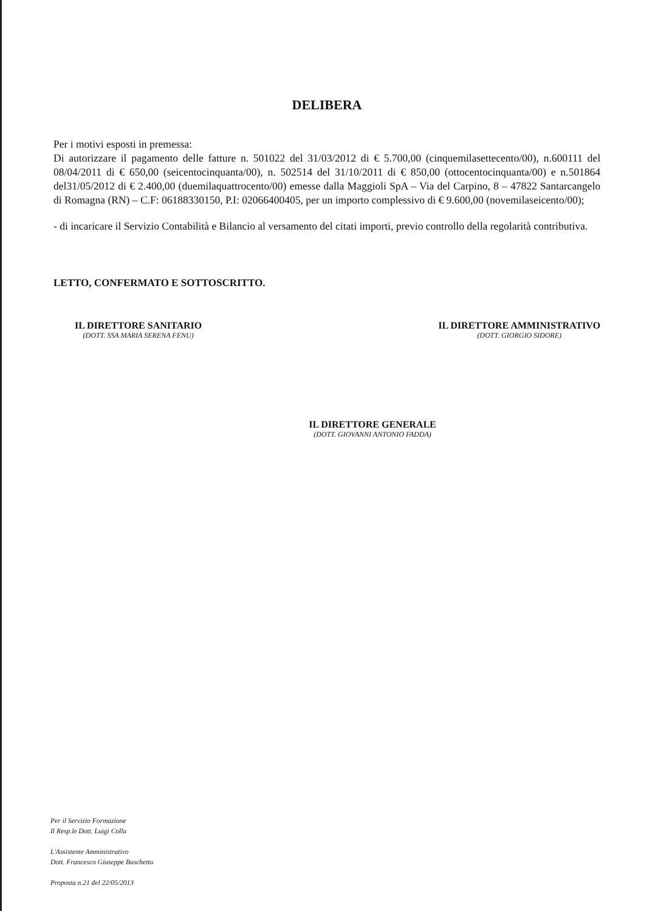DELIBERA
Per i motivi esposti in premessa:
Di autorizzare il pagamento delle fatture n. 501022 del 31/03/2012 di € 5.700,00 (cinquemilasettecento/00), n.600111 del 08/04/2011 di € 650,00 (seicentocinquanta/00), n. 502514 del 31/10/2011 di € 850,00 (ottocentocinquanta/00) e n.501864 del31/05/2012 di € 2.400,00 (duemilaquattrocento/00) emesse dalla Maggioli SpA – Via del Carpino, 8 – 47822 Santarcangelo di Romagna (RN) – C.F: 06188330150, P.I: 02066400405, per un importo complessivo di € 9.600,00 (novemilaseicento/00);
- di incaricare il Servizio Contabilità e Bilancio al versamento del citati importi, previo controllo della regolarità contributiva.
LETTO, CONFERMATO E SOTTOSCRITTO.
IL DIRETTORE SANITARIO
(DOTT. SSA MARIA SERENA FENU)
IL DIRETTORE AMMINISTRATIVO
(DOTT. GIORGIO SIDORE)
IL DIRETTORE GENERALE
(DOTT. GIOVANNI ANTONIO FADDA)
Per il Servizio Formazione
Il Resp.le Dott. Luigi Collu
L'Assistente Amministrativo
Dott. Francesco Giuseppe Buschettu
Proposta n.21 del 22/05/2013